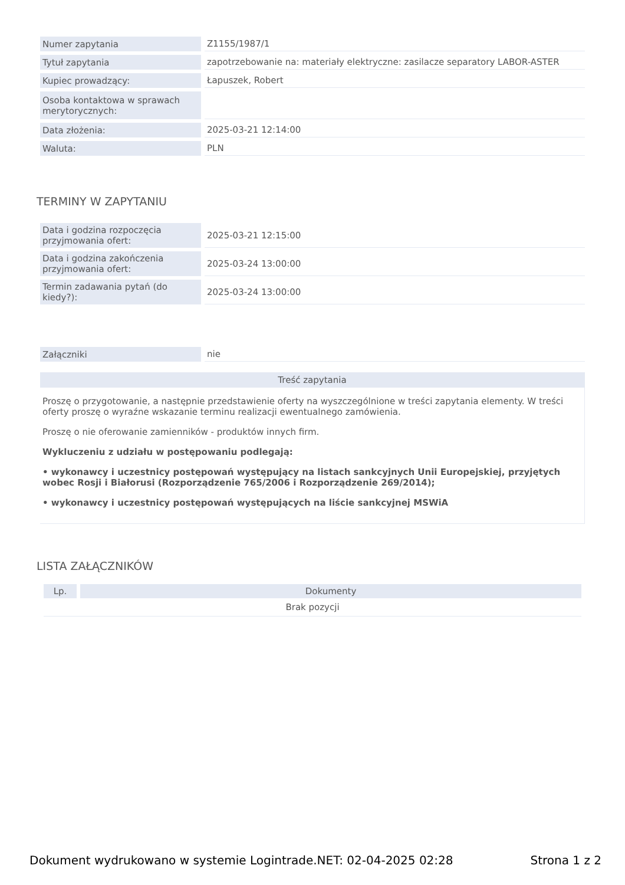| Numer zapytania | Z1155/1987/1 |
| Tytuł zapytania | zapotrzebowanie na: materiały elektryczne: zasilacze separatory LABOR-ASTER |
| Kupiec prowadzący: | Łapuszek, Robert |
| Osoba kontaktowa w sprawach merytorycznych: | |
| Data złożenia: | 2025-03-21 12:14:00 |
| Waluta: | PLN |
TERMINY W ZAPYTANIU
| Data i godzina rozpoczęcia przyjmowania ofert: | 2025-03-21 12:15:00 |
| Data i godzina zakończenia przyjmowania ofert: | 2025-03-24 13:00:00 |
| Termin zadawania pytań (do kiedy?): | 2025-03-24 13:00:00 |
| Załączniki | nie |
Treść zapytania
Proszę o przygotowanie, a następnie przedstawienie oferty na wyszczególnione w treści zapytania elementy. W treści oferty proszę o wyraźne wskazanie terminu realizacji ewentualnego zamówienia.
Proszę o nie oferowanie zamienników - produktów innych firm.
Wykluczeniu z udziału w postępowaniu podlegają:
• wykonawcy i uczestnicy postępowań występujący na listach sankcyjnych Unii Europejskiej, przyjętych wobec Rosji i Białorusi (Rozporządzenie 765/2006 i Rozporządzenie 269/2014);
• wykonawcy i uczestnicy postępowań występujących na liście sankcyjnej MSWiA
LISTA ZAŁĄCZNIKÓW
| Lp. | Dokumenty |
| --- | --- |
| Brak pozycji | |
Dokument wydrukowano w systemie Logintrade.NET: 02-04-2025 02:28 Strona 1 z 2